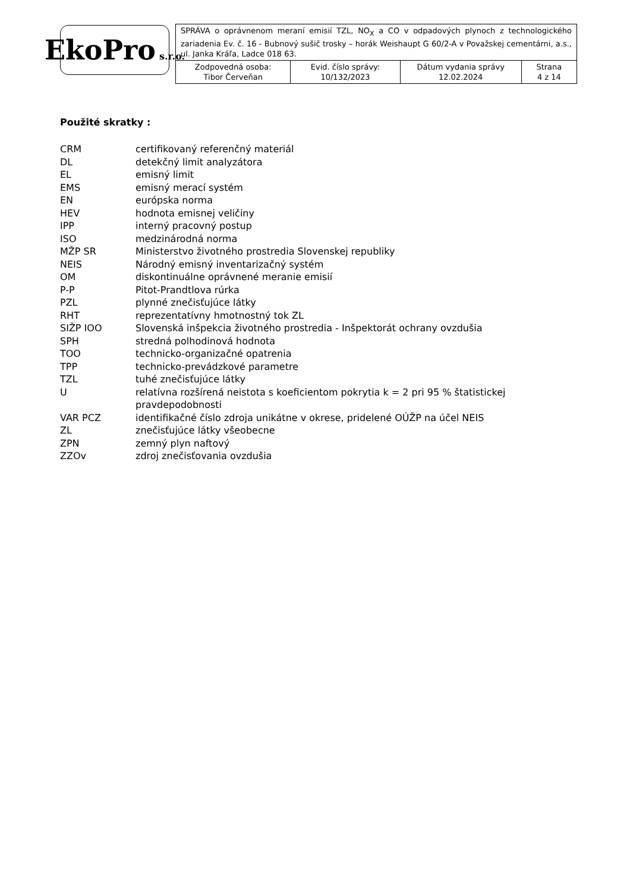EkoPro s.r.o.
| SPRÁVA o oprávnenom meraní emisií TZL, NO<sub>X</sub> a CO v odpadových plynoch z technologického zariadenia Ev. č. 16 - Bubnový sušič trosky – horák Weishaupt G 60/2-A v Považskej cementárni, a.s., ul. Janka Kráľa, Ladce 018 63. | | | |
| Zodpovedná osoba: Tibor Červeňan | Evid. číslo správy: 10/132/2023 | Dátum vydania správy 12.02.2024 | Strana 4 z 14 |
Použité skratky :
| CRM | certifikovaný referenčný materiál |
| DL | detekčný limit analyzátora |
| EL | emisný limit |
| EMS | emisný merací systém |
| EN | európska norma |
| HEV | hodnota emisnej veličiny |
| IPP | interný pracovný postup |
| ISO | medzinárodná norma |
| MŽP SR | Ministerstvo životného prostredia Slovenskej republiky |
| NEIS | Národný emisný inventarizačný systém |
| OM | diskontinuálne oprávnené meranie emisií |
| P-P | Pitot-Prandtlova rúrka |
| PZL | plynné znečisťujúce látky |
| RHT | reprezentatívny hmotnostný tok ZL |
| SIŽP IOO | Slovenská inšpekcia životného prostredia - Inšpektorát ochrany ovzdušia |
| SPH | stredná polhodinová hodnota |
| TOO | technicko-organizačné opatrenia |
| TPP | technicko-prevádzkové parametre |
| TZL | tuhé znečisťujúce látky |
| U | relatívna rozšírená neistota s koeficientom pokrytia k = 2 pri 95 % štatistickej pravdepodobnosti |
| VAR PCZ | identifikačné číslo zdroja unikátne v okrese, pridelené OÚŽP na účel NEIS |
| ZL | znečisťujúce látky všeobecne |
| ZPN | zemný plyn naftový |
| ZZOv | zdroj znečisťovania ovzdušia |